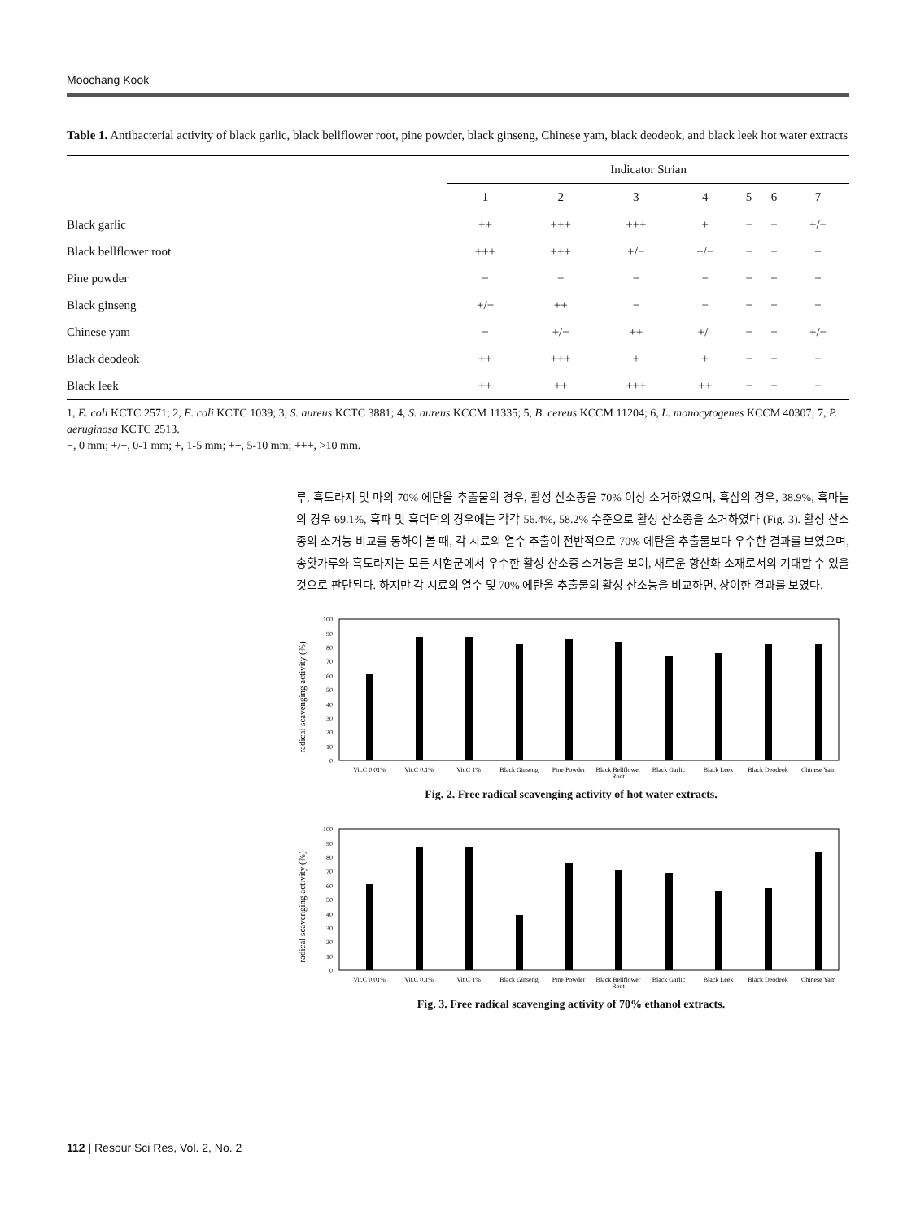Moochang Kook
Table 1. Antibacterial activity of black garlic, black bellflower root, pine powder, black ginseng, Chinese yam, black deodeok, and black leek hot water extracts
| | Indicator Strian | | | | | | |
| --- | --- | --- | --- | --- | --- | --- | --- |
| | 1 | 2 | 3 | 4 | 5 | 6 | 7 |
| Black garlic | ++ | +++ | +++ | + | − | − | +/− |
| Black bellflower root | +++ | +++ | +/− | +/− | − | − | + |
| Pine powder | − | − | − | − | − | − | − |
| Black ginseng | +/− | ++ | − | − | − | − | − |
| Chinese yam | − | +/− | ++ | +/- | − | − | +/− |
| Black deodeok | ++ | +++ | + | + | − | − | + |
| Black leek | ++ | ++ | +++ | ++ | − | − | + |
1, E. coli KCTC 2571; 2, E. coli KCTC 1039; 3, S. aureus KCTC 3881; 4, S. aureus KCCM 11335; 5, B. cereus KCCM 11204; 6, L. monocytogenes KCCM 40307; 7, P. aeruginosa KCTC 2513.
−, 0 mm; +/−, 0-1 mm; +, 1-5 mm; ++, 5-10 mm; +++, >10 mm.
루, 흑도라지 및 마의 70% 에탄올 추출물의 경우, 활성 산소종을 70% 이상 소거하였으며, 흑삼의 경우, 38.9%, 흑마늘의 경우 69.1%, 흑파 및 흑더덕의 경우에는 각각 56.4%, 58.2% 수준으로 활성 산소종을 소거하였다 (Fig. 3). 활성 산소종의 소거능 비교를 통하여 볼 때, 각 시료의 열수 추출이 전반적으로 70% 에탄올 추출물보다 우수한 결과를 보였으며, 송홧가루와 흑도라지는 모든 시험군에서 우수한 활성 산소종 소거능을 보여, 새로운 항산화 소재로서의 기대할 수 있을 것으로 판단된다. 하지만 각 시료의 열수 및 70% 에탄올 추출물의 활성 산소능을 비교하면, 상이한 결과를 보였다.
radical scavenging activity (%)
0
10
20
30
40
50
60
70
80
90
100
Vit.C 0.01%
Vit.C 0.1%
Vit.C 1%
Black Ginseng
Pine Powder
Black Bellflower
Root
Black Garlic
Black Leek
Black Deodeok
Chinese Yam
Fig. 2. Free radical scavenging activity of hot water extracts.
radical scavenging activity (%)
0
10
20
30
40
50
60
70
80
90
100
Vit.C 0.01%
Vit.C 0.1%
Vit.C 1%
Black Ginseng
Pine Powder
Black Bellflower
Root
Black Garlic
Black Leek
Black Deodeok
Chinese Yam
Fig. 3. Free radical scavenging activity of 70% ethanol extracts.
112 | Resour Sci Res, Vol. 2, No. 2